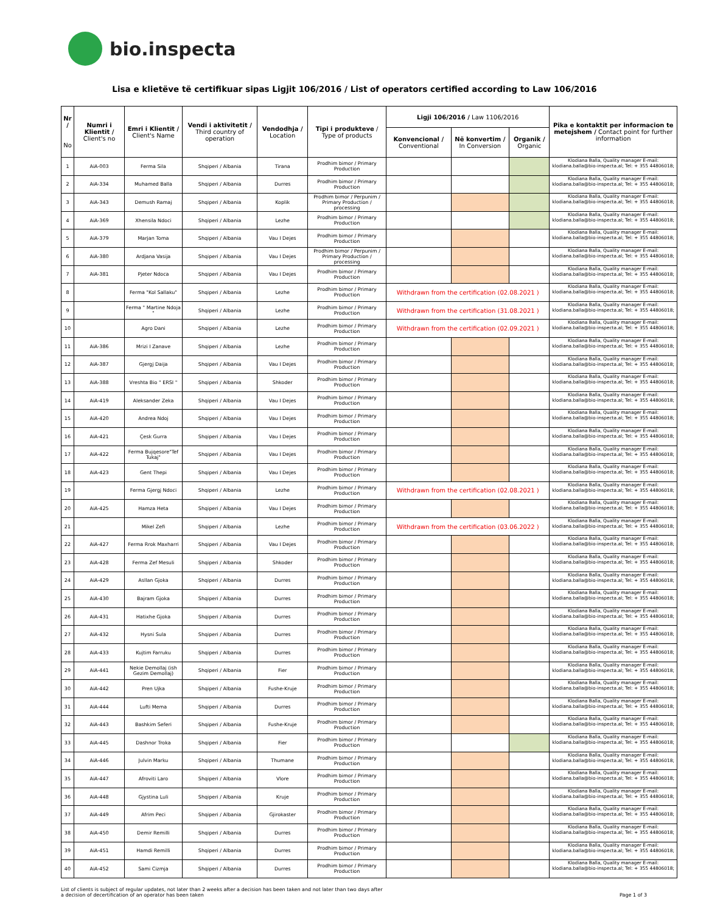bio.inspecta
Lisa e klietëve të certifikuar sipas Ligjit 106/2016 / List of operators certified according to Law 106/2016
| Nr / No | Numri i Klientit / Client's no | Emri i Klientit / Client's Name | Vendi i aktivitetit / Third country of operation | Vendodhja / Location | Tipi i produkteve / Type of products | Ligji 106/2016 / Law 1106/2016 | | | Pika e kontaktit per informacion te metejshem / Contact point for further information |
| --- | --- | --- | --- | --- | --- | --- | --- | --- | --- |
| | | | | | | Konvencional / Conventional | Në konvertim / In Conversion | Organik / Organic | |
| 1 | AiA-003 | Ferma Sila | Shqiperi / Albania | Tirana | Prodhim bimor / Primary Production | | | | Klodiana Balla, Quality manager E-mail: klodiana.balla@bio-inspecta.al; Tel: + 355 44806018; |
| 2 | AiA-334 | Muhamed Balla | Shqiperi / Albania | Durres | Prodhim bimor / Primary Production | | | | Klodiana Balla, Quality manager E-mail: klodiana.balla@bio-inspecta.al; Tel: + 355 44806018; |
| 3 | AiA-343 | Demush Ramaj | Shqiperi / Albania | Koplik | Prodhim bimor / Perpunim / Primary Production / processing | | | | Klodiana Balla, Quality manager E-mail: klodiana.balla@bio-inspecta.al; Tel: + 355 44806018; |
| 4 | AiA-369 | Xhensila Ndoci | Shqiperi / Albania | Lezhe | Prodhim bimor / Primary Production | | | | Klodiana Balla, Quality manager E-mail: klodiana.balla@bio-inspecta.al; Tel: + 355 44806018; |
| 5 | AiA-379 | Marjan Toma | Shqiperi / Albania | Vau I Dejes | Prodhim bimor / Primary Production | | | | Klodiana Balla, Quality manager E-mail: klodiana.balla@bio-inspecta.al; Tel: + 355 44806018; |
| 6 | AiA-380 | Ardjana Vasija | Shqiperi / Albania | Vau I Dejes | Prodhim bimor / Perpunim / Primary Production / processing | | | | Klodiana Balla, Quality manager E-mail: klodiana.balla@bio-inspecta.al; Tel: + 355 44806018; |
| 7 | AiA-381 | Pjeter Ndoca | Shqiperi / Albania | Vau I Dejes | Prodhim bimor / Primary Production | | | | Klodiana Balla, Quality manager E-mail: klodiana.balla@bio-inspecta.al; Tel: + 355 44806018; |
| 8 | | Ferma "Kol Sallaku" | Shqiperi / Albania | Lezhe | Prodhim bimor / Primary Production | Withdrawn from the certification (02.08.2021 ) | | | Klodiana Balla, Quality manager E-mail: klodiana.balla@bio-inspecta.al; Tel: + 355 44806018; |
| 9 | | Ferma " Martine Ndoja " | Shqiperi / Albania | Lezhe | Prodhim bimor / Primary Production | Withdrawn from the certification (31.08.2021 ) | | | Klodiana Balla, Quality manager E-mail: klodiana.balla@bio-inspecta.al; Tel: + 355 44806018; |
| 10 | | Agro Dani | Shqiperi / Albania | Lezhe | Prodhim bimor / Primary Production | Withdrawn from the certification (02.09.2021 ) | | | Klodiana Balla, Quality manager E-mail: klodiana.balla@bio-inspecta.al; Tel: + 355 44806018; |
| 11 | AiA-386 | Mrizi I Zanave | Shqiperi / Albania | Lezhe | Prodhim bimor / Primary Production | | | | Klodiana Balla, Quality manager E-mail: klodiana.balla@bio-inspecta.al; Tel: + 355 44806018; |
| 12 | AiA-387 | Gjergj Daija | Shqiperi / Albania | Vau I Dejes | Prodhim bimor / Primary Production | | | | Klodiana Balla, Quality manager E-mail: klodiana.balla@bio-inspecta.al; Tel: + 355 44806018; |
| 13 | AiA-388 | Vreshta Bio " ERSI " | Shqiperi / Albania | Shkoder | Prodhim bimor / Primary Production | | | | Klodiana Balla, Quality manager E-mail: klodiana.balla@bio-inspecta.al; Tel: + 355 44806018; |
| 14 | AiA-419 | Aleksander Zeka | Shqiperi / Albania | Vau I Dejes | Prodhim bimor / Primary Production | | | | Klodiana Balla, Quality manager E-mail: klodiana.balla@bio-inspecta.al; Tel: + 355 44806018; |
| 15 | AiA-420 | Andrea Ndoj | Shqiperi / Albania | Vau I Dejes | Prodhim bimor / Primary Production | | | | Klodiana Balla, Quality manager E-mail: klodiana.balla@bio-inspecta.al; Tel: + 355 44806018; |
| 16 | AiA-421 | Çesk Gurra | Shqiperi / Albania | Vau I Dejes | Prodhim bimor / Primary Production | | | | Klodiana Balla, Quality manager E-mail: klodiana.balla@bio-inspecta.al; Tel: + 355 44806018; |
| 17 | AiA-422 | Ferma Bujqesore"Tef Tukaj" | Shqiperi / Albania | Vau I Dejes | Prodhim bimor / Primary Production | | | | Klodiana Balla, Quality manager E-mail: klodiana.balla@bio-inspecta.al; Tel: + 355 44806018; |
| 18 | AiA-423 | Gent Thepi | Shqiperi / Albania | Vau I Dejes | Prodhim bimor / Primary Production | | | | Klodiana Balla, Quality manager E-mail: klodiana.balla@bio-inspecta.al; Tel: + 355 44806018; |
| 19 | | Ferma Gjergj Ndoci | Shqiperi / Albania | Lezhe | Prodhim bimor / Primary Production | Withdrawn from the certification (02.08.2021 ) | | | Klodiana Balla, Quality manager E-mail: klodiana.balla@bio-inspecta.al; Tel: + 355 44806018; |
| 20 | AiA-425 | Hamza Heta | Shqiperi / Albania | Vau I Dejes | Prodhim bimor / Primary Production | | | | Klodiana Balla, Quality manager E-mail: klodiana.balla@bio-inspecta.al; Tel: + 355 44806018; |
| 21 | | Mikel Zefi | Shqiperi / Albania | Lezhe | Prodhim bimor / Primary Production | Withdrawn from the certification (03.06.2022 ) | | | Klodiana Balla, Quality manager E-mail: klodiana.balla@bio-inspecta.al; Tel: + 355 44806018; |
| 22 | AiA-427 | Ferma Rrok Maxharri | Shqiperi / Albania | Vau I Dejes | Prodhim bimor / Primary Production | | | | Klodiana Balla, Quality manager E-mail: klodiana.balla@bio-inspecta.al; Tel: + 355 44806018; |
| 23 | AiA-428 | Ferma Zef Mesuli | Shqiperi / Albania | Shkoder | Prodhim bimor / Primary Production | | | | Klodiana Balla, Quality manager E-mail: klodiana.balla@bio-inspecta.al; Tel: + 355 44806018; |
| 24 | AiA-429 | Asllan Gjoka | Shqiperi / Albania | Durres | Prodhim bimor / Primary Production | | | | Klodiana Balla, Quality manager E-mail: klodiana.balla@bio-inspecta.al; Tel: + 355 44806018; |
| 25 | AiA-430 | Bajram Gjoka | Shqiperi / Albania | Durres | Prodhim bimor / Primary Production | | | | Klodiana Balla, Quality manager E-mail: klodiana.balla@bio-inspecta.al; Tel: + 355 44806018; |
| 26 | AiA-431 | Hatixhe Gjoka | Shqiperi / Albania | Durres | Prodhim bimor / Primary Production | | | | Klodiana Balla, Quality manager E-mail: klodiana.balla@bio-inspecta.al; Tel: + 355 44806018; |
| 27 | AiA-432 | Hysni Sula | Shqiperi / Albania | Durres | Prodhim bimor / Primary Production | | | | Klodiana Balla, Quality manager E-mail: klodiana.balla@bio-inspecta.al; Tel: + 355 44806018; |
| 28 | AiA-433 | Kujtim Farruku | Shqiperi / Albania | Durres | Prodhim bimor / Primary Production | | | | Klodiana Balla, Quality manager E-mail: klodiana.balla@bio-inspecta.al; Tel: + 355 44806018; |
| 29 | AiA-441 | Nekie Demollaj (ish Gezim Demollaj) | Shqiperi / Albania | Fier | Prodhim bimor / Primary Production | | | | Klodiana Balla, Quality manager E-mail: klodiana.balla@bio-inspecta.al; Tel: + 355 44806018; |
| 30 | AiA-442 | Pren Ujka | Shqiperi / Albania | Fushe-Kruje | Prodhim bimor / Primary Production | | | | Klodiana Balla, Quality manager E-mail: klodiana.balla@bio-inspecta.al; Tel: + 355 44806018; |
| 31 | AiA-444 | Lufti Mema | Shqiperi / Albania | Durres | Prodhim bimor / Primary Production | | | | Klodiana Balla, Quality manager E-mail: klodiana.balla@bio-inspecta.al; Tel: + 355 44806018; |
| 32 | AiA-443 | Bashkim Seferi | Shqiperi / Albania | Fushe-Kruje | Prodhim bimor / Primary Production | | | | Klodiana Balla, Quality manager E-mail: klodiana.balla@bio-inspecta.al; Tel: + 355 44806018; |
| 33 | AiA-445 | Dashnor Troka | Shqiperi / Albania | Fier | Prodhim bimor / Primary Production | | | | Klodiana Balla, Quality manager E-mail: klodiana.balla@bio-inspecta.al; Tel: + 355 44806018; |
| 34 | AiA-446 | Julvin Marku | Shqiperi / Albania | Thumane | Prodhim bimor / Primary Production | | | | Klodiana Balla, Quality manager E-mail: klodiana.balla@bio-inspecta.al; Tel: + 355 44806018; |
| 35 | AiA-447 | Afroviti Laro | Shqiperi / Albania | Vlore | Prodhim bimor / Primary Production | | | | Klodiana Balla, Quality manager E-mail: klodiana.balla@bio-inspecta.al; Tel: + 355 44806018; |
| 36 | AiA-448 | Gjystina Luli | Shqiperi / Albania | Kruje | Prodhim bimor / Primary Production | | | | Klodiana Balla, Quality manager E-mail: klodiana.balla@bio-inspecta.al; Tel: + 355 44806018; |
| 37 | AiA-449 | Afrim Peci | Shqiperi / Albania | Gjirokaster | Prodhim bimor / Primary Production | | | | Klodiana Balla, Quality manager E-mail: klodiana.balla@bio-inspecta.al; Tel: + 355 44806018; |
| 38 | AiA-450 | Demir Remilli | Shqiperi / Albania | Durres | Prodhim bimor / Primary Production | | | | Klodiana Balla, Quality manager E-mail: klodiana.balla@bio-inspecta.al; Tel: + 355 44806018; |
| 39 | AiA-451 | Hamdi Remilli | Shqiperi / Albania | Durres | Prodhim bimor / Primary Production | | | | Klodiana Balla, Quality manager E-mail: klodiana.balla@bio-inspecta.al; Tel: + 355 44806018; |
| 40 | AiA-452 | Sami Cizmja | Shqiperi / Albania | Durres | Prodhim bimor / Primary Production | | | | Klodiana Balla, Quality manager E-mail: klodiana.balla@bio-inspecta.al; Tel: + 355 44806018; |
List of clients is subject of regular updates, not later than 2 weeks after a decision has been taken and not later than two days after a decision of decertification of an operator has been taken
Page 1 of 3